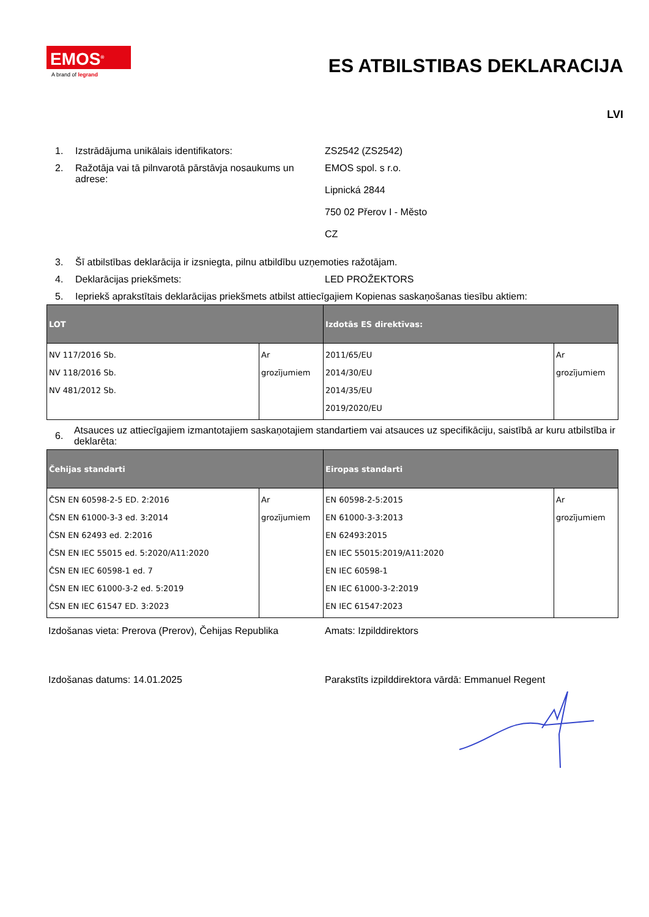EMOS<sup>®</sup>
A brand of legrand
ES ATBILSTIBAS DEKLARACIJA
LVI
1. Izstrādājuma unikālais identifikators: ZS2542 (ZS2542)
2. Ražotāja vai tā pilnvarotā pārstāvja nosaukums un adrese:
EMOS spol. s r.o.
Lipnická 2844
750 02 Přerov I - Město
CZ
3. Šī atbilstības deklarācija ir izsniegta, pilnu atbildību uzņemoties ražotājam.
4. Deklarācijas priekšmets: LED PROŽEKTORS
5. Iepriekš aprakstītais deklarācijas priekšmets atbilst attiecīgajiem Kopienas saskaņošanas tiesību aktiem:
| LOT | | Izdotās ES direktīvas: | |
| --- | --- | --- | --- |
| NV 117/2016 Sb. NV 118/2016 Sb. NV 481/2012 Sb. | Ar grozījumiem | 2011/65/EU 2014/30/EU 2014/35/EU 2019/2020/EU | Ar grozījumiem |
6.
Atsauces uz attiecīgajiem izmantotajiem saskaņotajiem standartiem vai atsauces uz specifikāciju, saistībā ar kuru atbilstība ir deklarēta:
| Čehijas standarti | | Eiropas standarti | |
| --- | --- | --- | --- |
| ČSN EN 60598-2-5 ED. 2:2016 ČSN EN 61000-3-3 ed. 3:2014 ČSN EN 62493 ed. 2:2016 ČSN EN IEC 55015 ed. 5:2020/A11:2020 ČSN EN IEC 60598-1 ed. 7 ČSN EN IEC 61000-3-2 ed. 5:2019 ČSN EN IEC 61547 ED. 3:2023 | Ar grozījumiem | EN 60598-2-5:2015 EN 61000-3-3:2013 EN 62493:2015 EN IEC 55015:2019/A11:2020 EN IEC 60598-1 EN IEC 61000-3-2:2019 EN IEC 61547:2023 | Ar grozījumiem |
Izdošanas vieta: Prerova (Prerov), Čehijas Republika
Amats: Izpilddirektors
Izdošanas datums: 14.01.2025 Parakstīts izpilddirektora vārdā: Emmanuel Regent